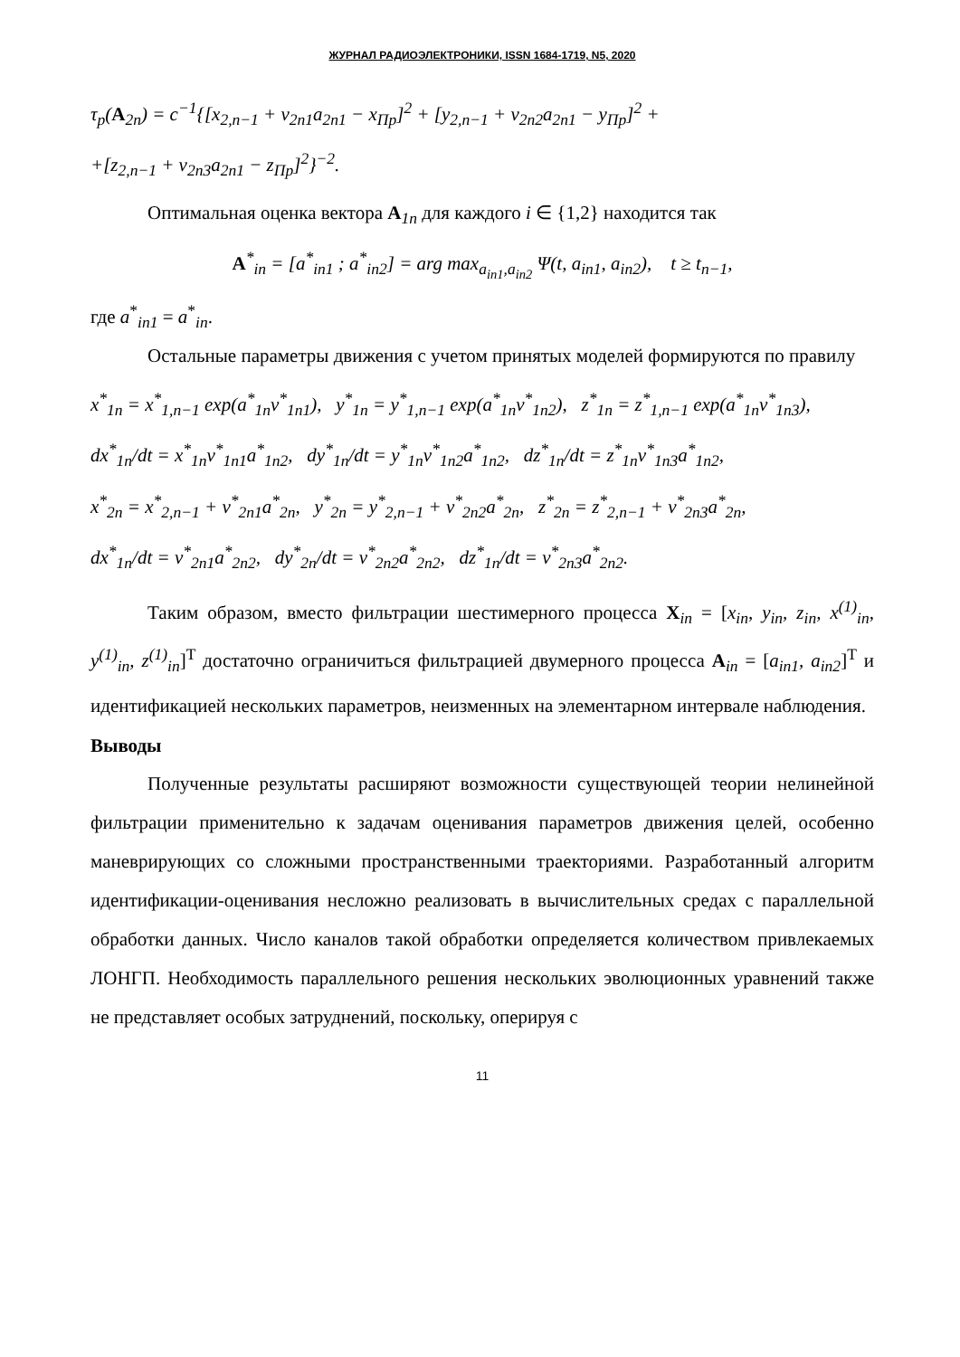ЖУРНАЛ РАДИОЭЛЕКТРОНИКИ, ISSN 1684-1719, N5, 2020
τ<sub>p</sub>(A<sub>2n</sub>) = c<sup>−1</sup>{[x<sub>2,n−1</sub> + v<sub>2n1</sub>a<sub>2n1</sub> − x<sub>Пp</sub>]<sup>2</sup> + [y<sub>2,n−1</sub> + v<sub>2n2</sub>a<sub>2n1</sub> − y<sub>Пp</sub>]<sup>2</sup> +
+[z<sub>2,n−1</sub> + v<sub>2n3</sub>a<sub>2n1</sub> − z<sub>Пp</sub>]<sup>2</sup>}<sup>−2</sup>.
Оптимальная оценка вектора A<sub>1n</sub> для каждого i ∈ {1,2} находится так
A<sup>*</sup><sub>in</sub> = [a<sup>*</sup><sub>in1</sub> ; a<sup>*</sup><sub>in2</sub>] = arg max<sub>a<sub>in1</sub>,a<sub>in2</sub></sub> Ψ(t, a<sub>in1</sub>, a<sub>in2</sub>), t ≥ t<sub>n−1</sub>,
где a<sup>*</sup><sub>in1</sub> = a<sup>*</sup><sub>in</sub>.
Остальные параметры движения с учетом принятых моделей формируются по правилу
x<sup>*</sup><sub>1n</sub> = x<sup>*</sup><sub>1,n−1</sub> exp(a<sup>*</sup><sub>1n</sub>v<sup>*</sup><sub>1n1</sub>), y<sup>*</sup><sub>1n</sub> = y<sup>*</sup><sub>1,n−1</sub> exp(a<sup>*</sup><sub>1n</sub>v<sup>*</sup><sub>1n2</sub>), z<sup>*</sup><sub>1n</sub> = z<sup>*</sup><sub>1,n−1</sub> exp(a<sup>*</sup><sub>1n</sub>v<sup>*</sup><sub>1n3</sub>),
dx<sup>*</sup><sub>1n</sub>/dt = x<sup>*</sup><sub>1n</sub>v<sup>*</sup><sub>1n1</sub>a<sup>*</sup><sub>1n2</sub>, dy<sup>*</sup><sub>1n</sub>/dt = y<sup>*</sup><sub>1n</sub>v<sup>*</sup><sub>1n2</sub>a<sup>*</sup><sub>1n2</sub>, dz<sup>*</sup><sub>1n</sub>/dt = z<sup>*</sup><sub>1n</sub>v<sup>*</sup><sub>1n3</sub>a<sup>*</sup><sub>1n2</sub>,
x<sup>*</sup><sub>2n</sub> = x<sup>*</sup><sub>2,n−1</sub> + v<sup>*</sup><sub>2n1</sub>a<sup>*</sup><sub>2n</sub>, y<sup>*</sup><sub>2n</sub> = y<sup>*</sup><sub>2,n−1</sub> + v<sup>*</sup><sub>2n2</sub>a<sup>*</sup><sub>2n</sub>, z<sup>*</sup><sub>2n</sub> = z<sup>*</sup><sub>2,n−1</sub> + v<sup>*</sup><sub>2n3</sub>a<sup>*</sup><sub>2n</sub>,
dx<sup>*</sup><sub>1n</sub>/dt = v<sup>*</sup><sub>2n1</sub>a<sup>*</sup><sub>2n2</sub>, dy<sup>*</sup><sub>2n</sub>/dt = v<sup>*</sup><sub>2n2</sub>a<sup>*</sup><sub>2n2</sub>, dz<sup>*</sup><sub>1n</sub>/dt = v<sup>*</sup><sub>2n3</sub>a<sup>*</sup><sub>2n2</sub>.
Таким образом, вместо фильтрации шестимерного процесса X<sub>in</sub> = [x<sub>in</sub>, y<sub>in</sub>, z<sub>in</sub>, x<sup>(1)</sup><sub>in</sub>, y<sup>(1)</sup><sub>in</sub>, z<sup>(1)</sup><sub>in</sub>]<sup>T</sup> достаточно ограничиться фильтрацией двумерного процесса A<sub>in</sub> = [a<sub>in1</sub>, a<sub>in2</sub>]<sup>T</sup> и идентификацией нескольких параметров, неизменных на элементарном интервале наблюдения.
Выводы
Полученные результаты расширяют возможности существующей теории нелинейной фильтрации применительно к задачам оценивания параметров движения целей, особенно маневрирующих со сложными пространственными траекториями. Разработанный алгоритм идентификации-оценивания несложно реализовать в вычислительных средах с параллельной обработки данных. Число каналов такой обработки определяется количеством привлекаемых ЛОНГП. Необходимость параллельного решения нескольких эволюционных уравнений также не представляет особых затруднений, поскольку, оперируя с
11